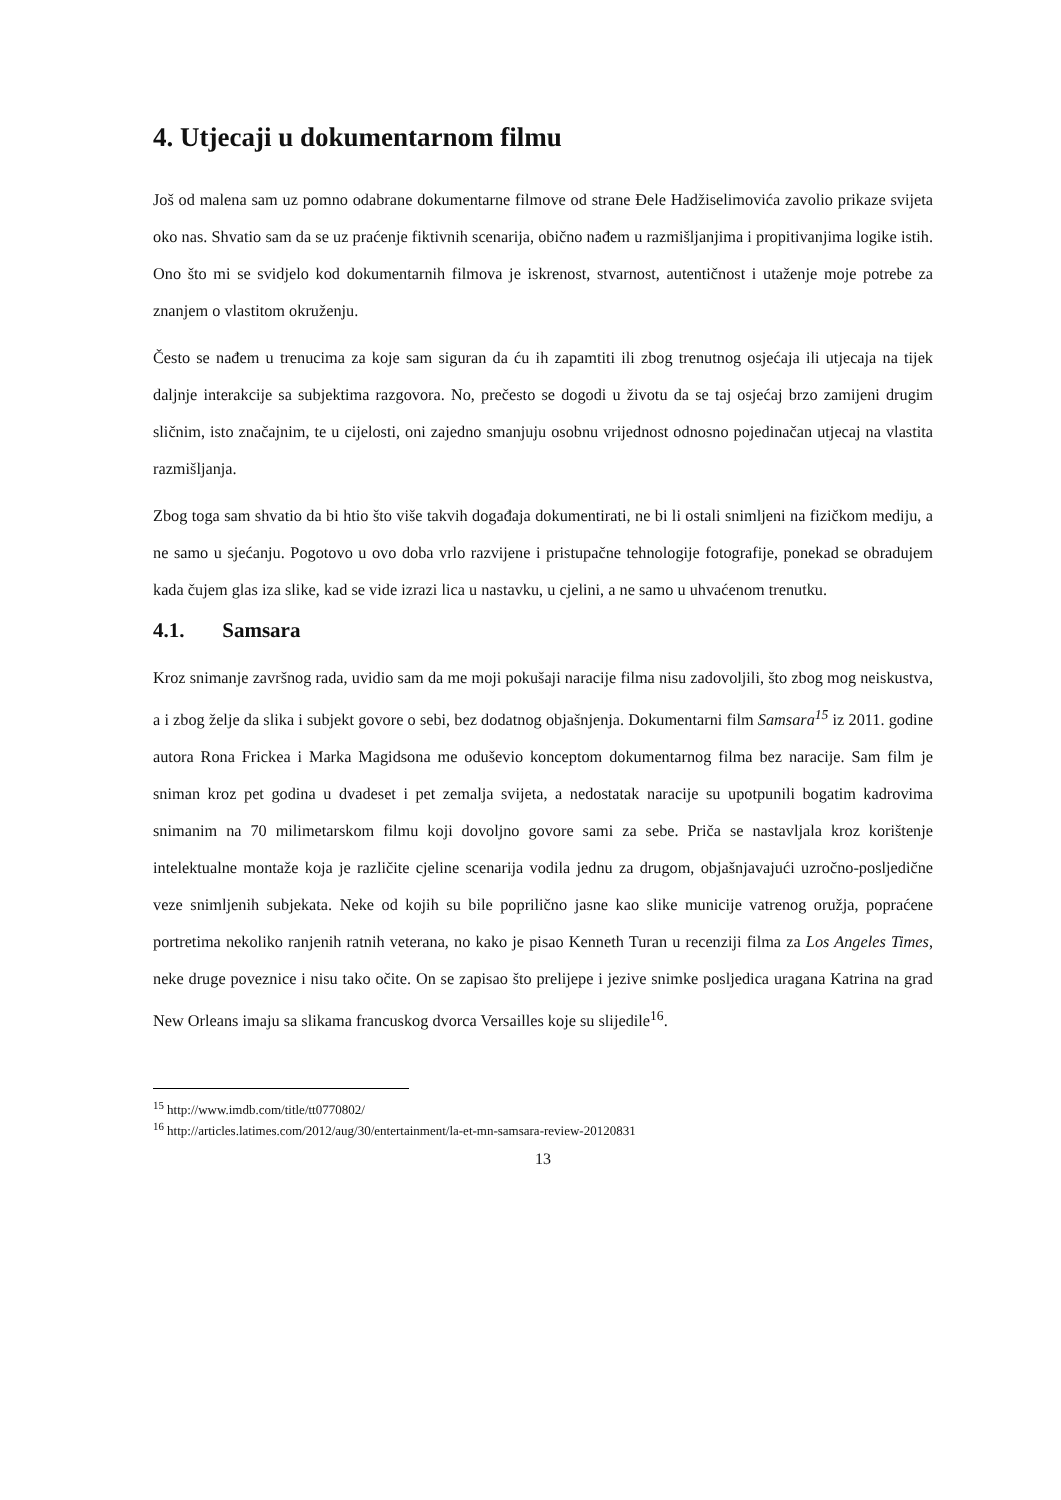4. Utjecaji u dokumentarnom filmu
Još od malena sam uz pomno odabrane dokumentarne filmove od strane Đele Hadžiselimovića zavolio prikaze svijeta oko nas. Shvatio sam da se uz praćenje fiktivnih scenarija, obično nađem u razmišljanjima i propitivanjima logike istih. Ono što mi se svidjelo kod dokumentarnih filmova je iskrenost, stvarnost, autentičnost i utaženje moje potrebe za znanjem o vlastitom okruženju.
Često se nađem u trenucima za koje sam siguran da ću ih zapamtiti ili zbog trenutnog osjećaja ili utjecaja na tijek daljnje interakcije sa subjektima razgovora. No, prečesto se dogodi u životu da se taj osjećaj brzo zamijeni drugim sličnim, isto značajnim, te u cijelosti, oni zajedno smanjuju osobnu vrijednost odnosno pojedinačan utjecaj na vlastita razmišljanja.
Zbog toga sam shvatio da bi htio što više takvih događaja dokumentirati, ne bi li ostali snimljeni na fizičkom mediju, a ne samo u sjećanju. Pogotovo u ovo doba vrlo razvijene i pristupačne tehnologije fotografije, ponekad se obradujem kada čujem glas iza slike, kad se vide izrazi lica u nastavku, u cjelini, a ne samo u uhvaćenom trenutku.
4.1. Samsara
Kroz snimanje završnog rada, uvidio sam da me moji pokušaji naracije filma nisu zadovoljili, što zbog mog neiskustva, a i zbog želje da slika i subjekt govore o sebi, bez dodatnog objašnjenja. Dokumentarni film Samsara<sup>15</sup> iz 2011. godine autora Rona Frickea i Marka Magidsona me oduševio konceptom dokumentarnog filma bez naracije. Sam film je sniman kroz pet godina u dvadeset i pet zemalja svijeta, a nedostatak naracije su upotpunili bogatim kadrovima snimanim na 70 milimetarskom filmu koji dovoljno govore sami za sebe. Priča se nastavljala kroz korištenje intelektualne montaže koja je različite cjeline scenarija vodila jednu za drugom, objašnjavajući uzročno-posljedične veze snimljenih subjekata. Neke od kojih su bile poprilično jasne kao slike municije vatrenog oružja, popraćene portretima nekoliko ranjenih ratnih veterana, no kako je pisao Kenneth Turan u recenziji filma za Los Angeles Times, neke druge poveznice i nisu tako očite. On se zapisao što prelijepe i jezive snimke posljedica uragana Katrina na grad New Orleans imaju sa slikama francuskog dvorca Versailles koje su slijedile<sup>16</sup>.
<sup>15</sup> http://www.imdb.com/title/tt0770802/
<sup>16</sup> http://articles.latimes.com/2012/aug/30/entertainment/la-et-mn-samsara-review-20120831
13